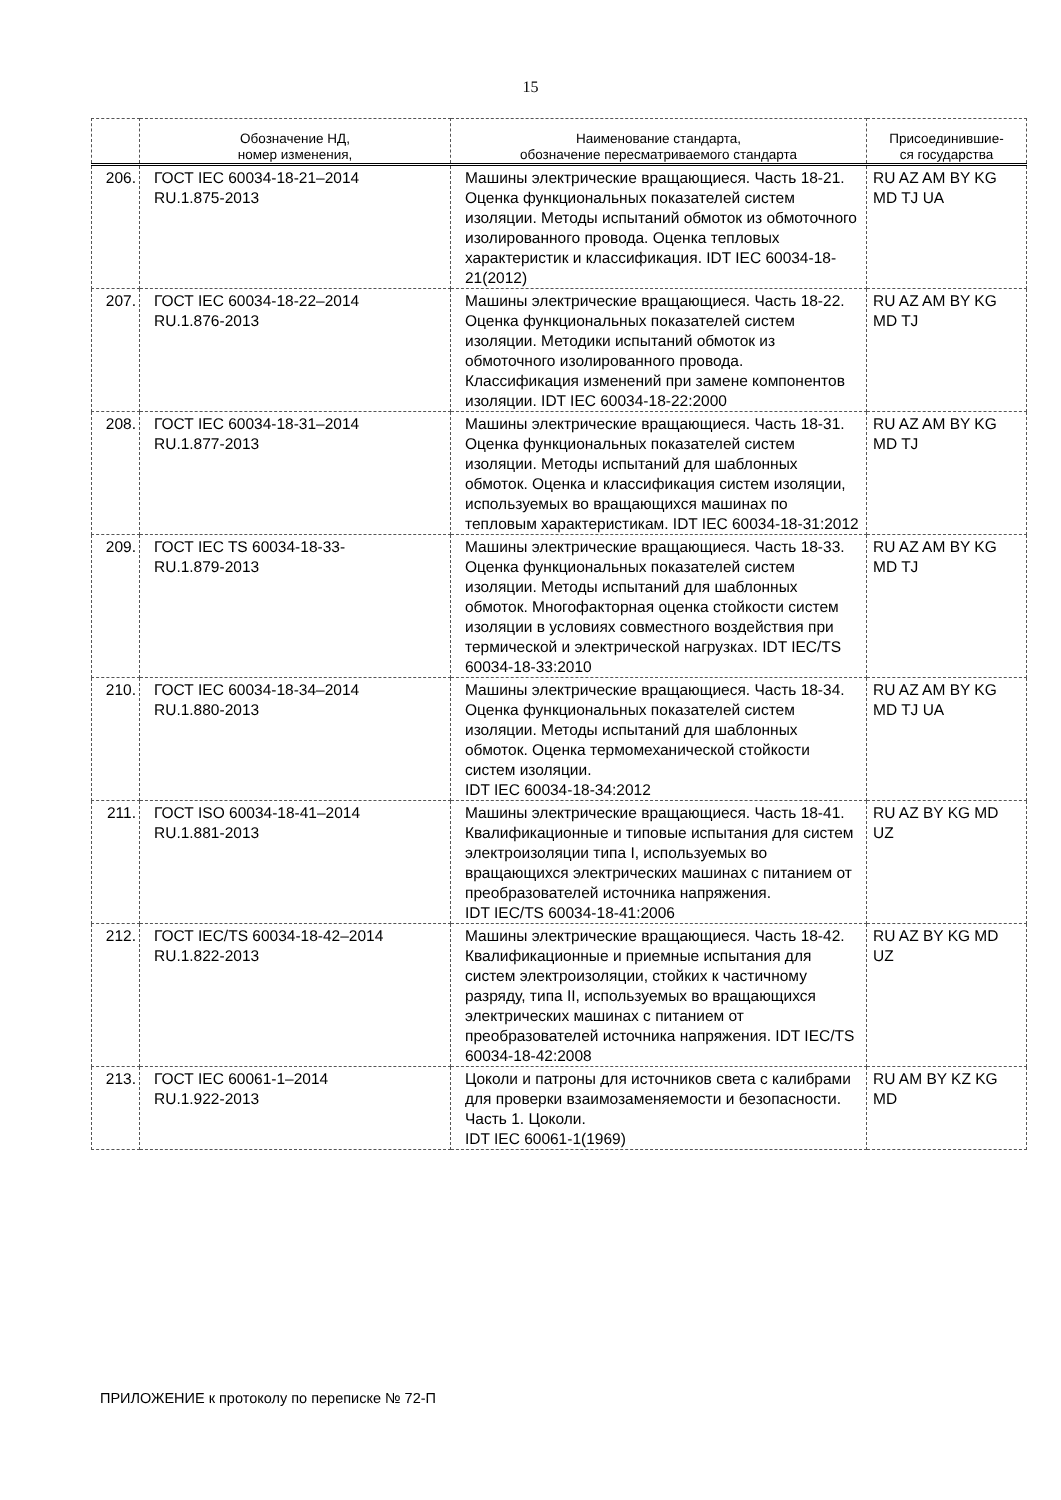15
| | Обозначение НД, номер изменения, | Наименование стандарта, обозначение пересматриваемого стандарта | Присоединившие- ся государства |
| --- | --- | --- | --- |
| 206. | ГОСТ IEC 60034-18-21–2014 RU.1.875-2013 | Машины электрические вращающиеся. Часть 18-21. Оценка функциональных показателей систем изоляции. Методы испытаний обмоток из обмоточного изолированного провода. Оценка тепловых характеристик и классификация. IDT IEC 60034-18-21(2012) | RU AZ AM BY KG MD TJ UA |
| 207. | ГОСТ IEC 60034-18-22–2014 RU.1.876-2013 | Машины электрические вращающиеся. Часть 18-22. Оценка функциональных показателей систем изоляции. Методики испытаний обмоток из обмоточного изолированного провода. Классификация изменений при замене компонентов изоляции. IDT IEC 60034-18-22:2000 | RU AZ AM BY KG MD TJ |
| 208. | ГОСТ IEC 60034-18-31–2014 RU.1.877-2013 | Машины электрические вращающиеся. Часть 18-31. Оценка функциональных показателей систем изоляции. Методы испытаний для шаблонных обмоток. Оценка и классификация систем изоляции, используемых во вращающихся машинах по тепловым характеристикам. IDT IEC 60034-18-31:2012 | RU AZ AM BY KG MD TJ |
| 209. | ГОСТ IEC TS 60034-18-33- RU.1.879-2013 | Машины электрические вращающиеся. Часть 18-33. Оценка функциональных показателей систем изоляции. Методы испытаний для шаблонных обмоток. Многофакторная оценка стойкости систем изоляции в условиях совместного воздействия при термической и электрической нагрузках. IDT IEC/TS 60034-18-33:2010 | RU AZ AM BY KG MD TJ |
| 210. | ГОСТ IEC 60034-18-34–2014 RU.1.880-2013 | Машины электрические вращающиеся. Часть 18-34. Оценка функциональных показателей систем изоляции. Методы испытаний для шаблонных обмоток. Оценка термомеханической стойкости систем изоляции. IDT IEC 60034-18-34:2012 | RU AZ AM BY KG MD TJ UA |
| 211. | ГОСТ ISO 60034-18-41–2014 RU.1.881-2013 | Машины электрические вращающиеся. Часть 18-41. Квалификационные и типовые испытания для систем электроизоляции типа I, используемых во вращающихся электрических машинах с питанием от преобразователей источника напряжения. IDT IEC/TS 60034-18-41:2006 | RU AZ BY KG MD UZ |
| 212. | ГОСТ IEC/TS 60034-18-42–2014 RU.1.822-2013 | Машины электрические вращающиеся. Часть 18-42. Квалификационные и приемные испытания для систем электроизоляции, стойких к частичному разряду, типа II, используемых во вращающихся электрических машинах с питанием от преобразователей источника напряжения. IDT IEC/TS 60034-18-42:2008 | RU AZ BY KG MD UZ |
| 213. | ГОСТ IEC 60061-1–2014 RU.1.922-2013 | Цоколи и патроны для источников света с калибрами для проверки взаимозаменяемости и безопасности. Часть 1. Цоколи. IDT IEC 60061-1(1969) | RU AM BY KZ KG MD |
ПРИЛОЖЕНИЕ к протоколу по переписке № 72-П